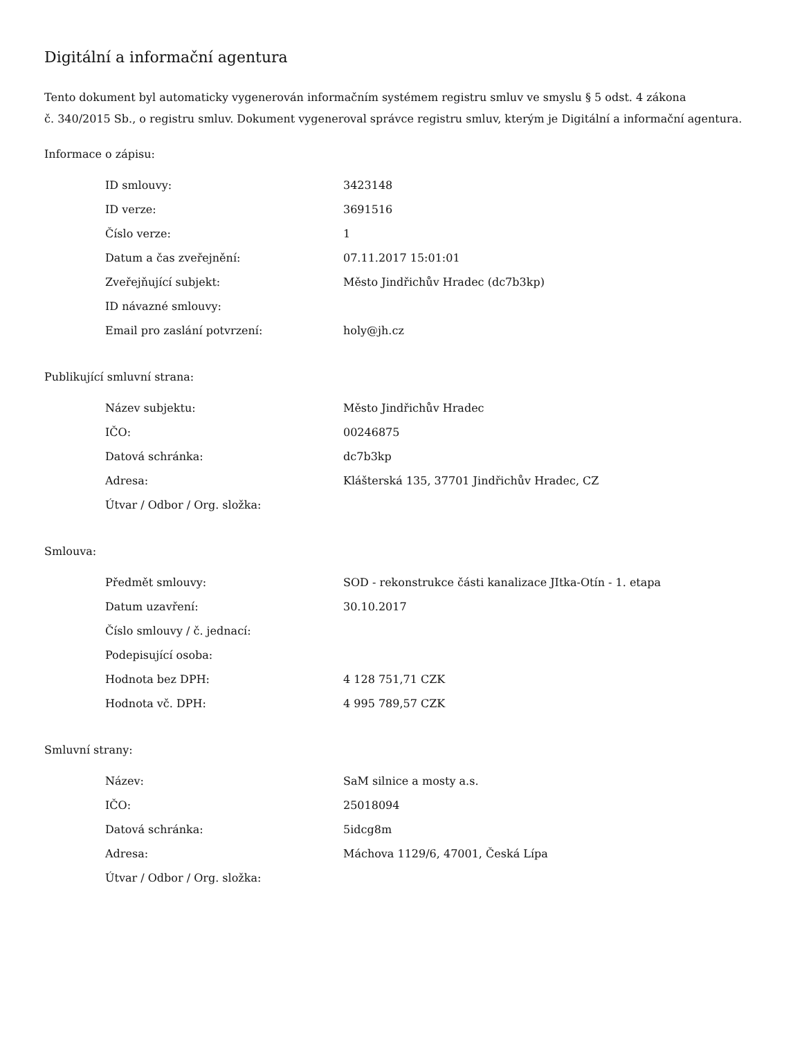Digitální a informační agentura
Tento dokument byl automaticky vygenerován informačním systémem registru smluv ve smyslu § 5 odst. 4 zákona
č. 340/2015 Sb., o registru smluv. Dokument vygeneroval správce registru smluv, kterým je Digitální a informační agentura.
Informace o zápisu:
| ID smlouvy: | 3423148 |
| ID verze: | 3691516 |
| Číslo verze: | 1 |
| Datum a čas zveřejnění: | 07.11.2017 15:01:01 |
| Zveřejňující subjekt: | Město Jindřichův Hradec (dc7b3kp) |
| ID návazné smlouvy: | |
| Email pro zaslání potvrzení: | holy@jh.cz |
Publikující smluvní strana:
| Název subjektu: | Město Jindřichův Hradec |
| IČO: | 00246875 |
| Datová schránka: | dc7b3kp |
| Adresa: | Klášterská 135, 37701 Jindřichův Hradec, CZ |
| Útvar / Odbor / Org. složka: | |
Smlouva:
| Předmět smlouvy: | SOD - rekonstrukce části kanalizace JItka-Otín - 1. etapa |
| Datum uzavření: | 30.10.2017 |
| Číslo smlouvy / č. jednací: | |
| Podepisující osoba: | |
| Hodnota bez DPH: | 4 128 751,71 CZK |
| Hodnota vč. DPH: | 4 995 789,57 CZK |
Smluvní strany:
| Název: | SaM silnice a mosty a.s. |
| IČO: | 25018094 |
| Datová schránka: | 5idcg8m |
| Adresa: | Máchova 1129/6, 47001, Česká Lípa |
| Útvar / Odbor / Org. složka: | |